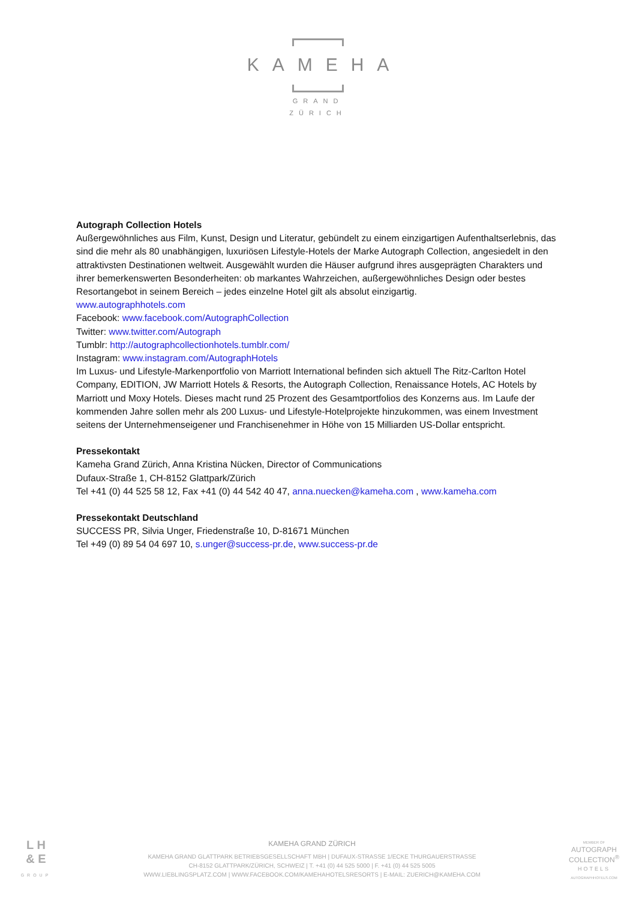KAMEHA
GRAND
ZÜRICH
Autograph Collection Hotels
Außergewöhnliches aus Film, Kunst, Design und Literatur, gebündelt zu einem einzigartigen Aufenthaltserlebnis, das sind die mehr als 80 unabhängigen, luxuriösen Lifestyle-Hotels der Marke Autograph Collection, angesiedelt in den attraktivsten Destinationen weltweit. Ausgewählt wurden die Häuser aufgrund ihres ausgeprägten Charakters und ihrer bemerkenswerten Besonderheiten: ob markantes Wahrzeichen, außergewöhnliches Design oder bestes Resortangebot in seinem Bereich – jedes einzelne Hotel gilt als absolut einzigartig.
www.autographhotels.com
Facebook: www.facebook.com/AutographCollection
Twitter: www.twitter.com/Autograph
Tumblr: http://autographcollectionhotels.tumblr.com/
Instagram: www.instagram.com/AutographHotels
Im Luxus- und Lifestyle-Markenportfolio von Marriott International befinden sich aktuell The Ritz-Carlton Hotel Company, EDITION, JW Marriott Hotels & Resorts, the Autograph Collection, Renaissance Hotels, AC Hotels by Marriott und Moxy Hotels. Dieses macht rund 25 Prozent des Gesamtportfolios des Konzerns aus. Im Laufe der kommenden Jahre sollen mehr als 200 Luxus- und Lifestyle-Hotelprojekte hinzukommen, was einem Investment seitens der Unternehmenseigener und Franchisenehmer in Höhe von 15 Milliarden US-Dollar entspricht.
Pressekontakt
Kameha Grand Zürich, Anna Kristina Nücken, Director of Communications
Dufaux-Straße 1, CH-8152 Glattpark/Zürich
Tel +41 (0) 44 525 58 12, Fax +41 (0) 44 542 40 47, anna.nuecken@kameha.com , www.kameha.com
Pressekontakt Deutschland
SUCCESS PR, Silvia Unger, Friedenstraße 10, D-81671 München
Tel +49 (0) 89 54 04 697 10, s.unger@success-pr.de, www.success-pr.de
L H
& E
GROUP
KAMEHA GRAND ZÜRICH
KAMEHA GRAND GLATTPARK BETRIEBSGESELLSCHAFT MBH | DUFAUX-STRASSE 1/ECKE THURGAUERSTRASSE
CH-8152 GLATTPARK/ZÜRICH, SCHWEIZ | T. +41 (0) 44 525 5000 | F. +41 (0) 44 525 5005
WWW.LIEBLINGSPLATZ.COM | WWW.FACEBOOK.COM/KAMEHAHOTELSRESORTS | E-MAIL: ZUERICH@KAMEHA.COM
MEMBER OF
AUTOGRAPH
COLLECTION<sup>®</sup>
HOTELS
AUTOGRAPHHOTELS.COM